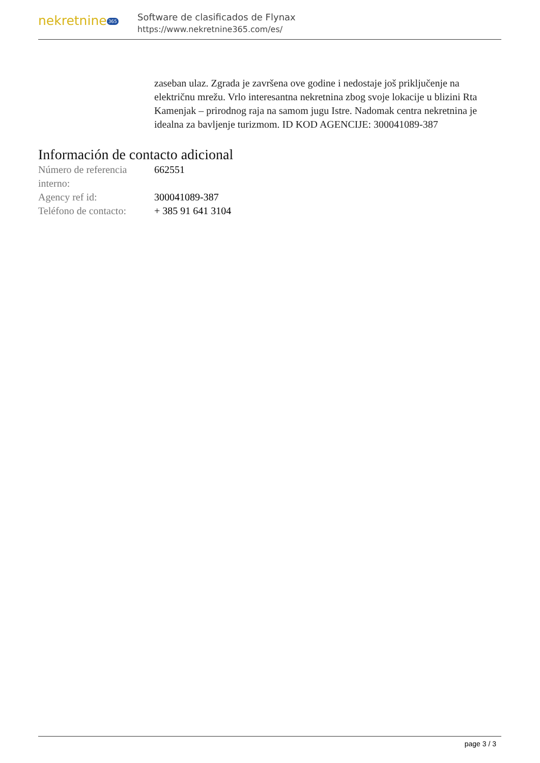nekretnine 365
Software de clasificados de Flynax
https://www.nekretnine365.com/es/
zaseban ulaz. Zgrada je završena ove godine i nedostaje još priključenje na električnu mrežu. Vrlo interesantna nekretnina zbog svoje lokacije u blizini Rta Kamenjak – prirodnog raja na samom jugu Istre. Nadomak centra nekretnina je idealna za bavljenje turizmom. ID KOD AGENCIJE: 300041089-387
Información de contacto adicional
| Número de referencia interno: | 662551 |
| Agency ref id: | 300041089-387 |
| Teléfono de contacto: | + 385 91 641 3104 |
page 3 / 3